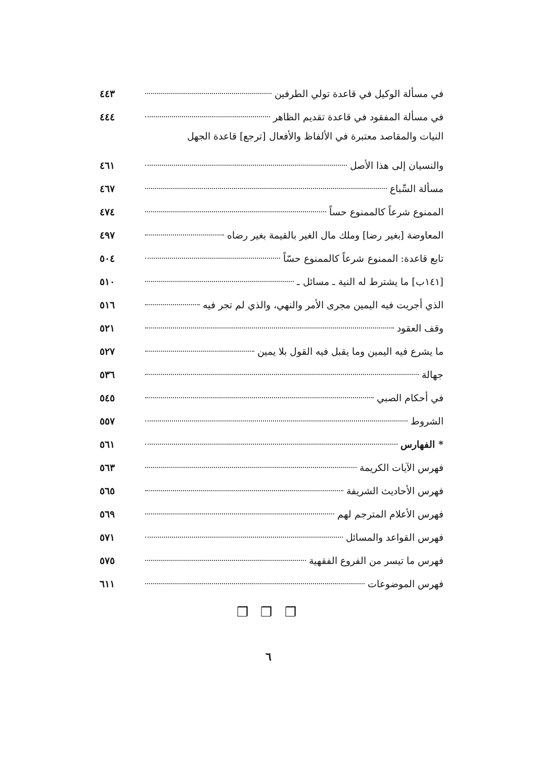في مسألة الوكيل في قاعدة تولي الطرفين ٤٤٣
في مسألة المفقود في قاعدة تقديم الظاهر ٤٤٤
النيات والمقاصد معتبرة في الألفاظ والأفعال [ترجع] قاعدة الجهل
والنسيان إلى هذا الأصل ٤٦١
مسألة السِّباع ٤٦٧
الممنوع شرعاً كالممنوع حساً ٤٧٤
المعاوضة [بغير رضا] وملك مال الغير بالقيمة بغير رضاه ٤٩٧
تابع قاعدة: الممنوع شرعاً كالممنوع حسّاً ٥٠٤
[١٤١ب] ما يشترط له النية ـ مسائل ـ ٥١٠
الذي أجريت فيه اليمين مجرى الأمر والنهي، والذي لم تجر فيه ٥١٦
وقف العقود ٥٢١
ما يشرع فيه اليمين وما يقبل فيه القول بلا يمين ٥٢٧
جهالة ٥٣٦
في أحكام الصبي ٥٤٥
الشروط ٥٥٧
* الفهارس ٥٦١
فهرس الآيات الكريمة ٥٦٣
فهرس الأحاديث الشريفة ٥٦٥
فهرس الأعلام المترجم لهم ٥٦٩
فهرس القواعد والمسائل ٥٧١
فهرس ما تيسر من الفروع الفقهية ٥٧٥
فهرس الموضوعات ٦١١
❒ ❒ ❒
٦